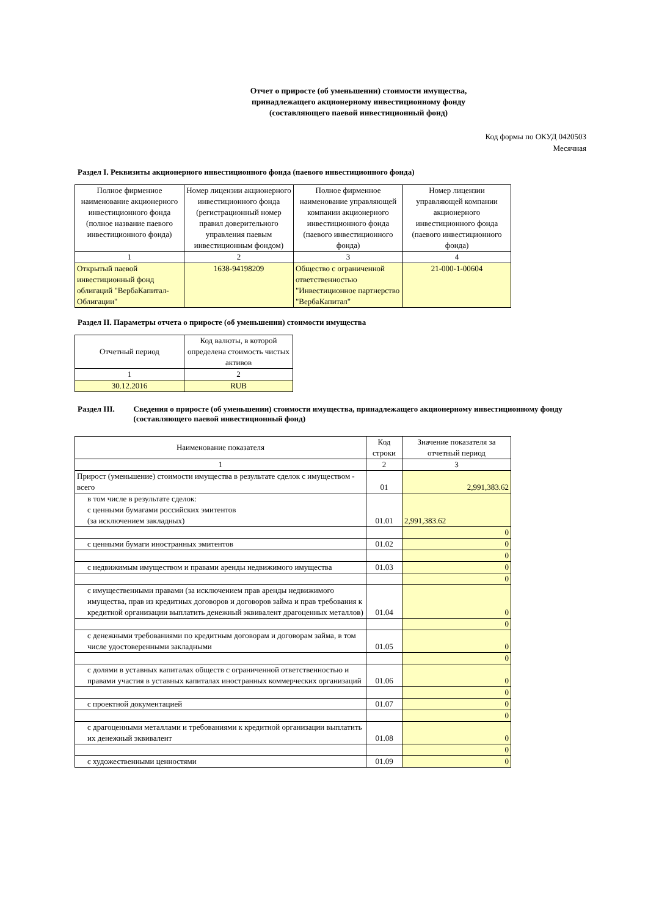Отчет о приросте (об уменьшении) стоимости имущества,
принадлежащего акционерному инвестиционному фонду
(составляющего паевой инвестиционный фонд)
Код формы по ОКУД 0420503
Месячная
Раздел I. Реквизиты акционерного инвестиционного фонда (паевого инвестиционного фонда)
| Полное фирменное наименование акционерного инвестиционного фонда (полное название паевого инвестиционного фонда) | Номер лицензии акционерного инвестиционного фонда (регистрационный номер правил доверительного управления паевым инвестиционным фондом) | Полное фирменное наименование управляющей компании акционерного инвестиционного фонда (паевого инвестиционного фонда) | Номер лицензии управляющей компании акционерного инвестиционного фонда (паевого инвестиционного фонда) |
| --- | --- | --- | --- |
| 1 | 2 | 3 | 4 |
| Открытый паевой инвестиционный фонд облигаций "ВербаКапитал-Облигации" | 1638-94198209 | Общество с ограниченной ответственностью "Инвестиционное партнерство "ВербаКапитал" | 21-000-1-00604 |
Раздел II. Параметры отчета о приросте (об уменьшении) стоимости имущества
| Отчетный период | Код валюты, в которой определена стоимость чистых активов |
| 1 | 2 |
| 30.12.2016 | RUB |
Раздел III. Сведения о приросте (об уменьшении) стоимости имущества, принадлежащего акционерному инвестиционному фонду (составляющего паевой инвестиционный фонд)
| Наименование показателя | Код строки | Значение показателя за отчетный период |
| 1 | 2 | 3 |
| Прирост (уменьшение) стоимости имущества в результате сделок с имуществом - всего | 01 | 2,991,383.62 |
| в том числе в результате сделок: с ценными бумагами российских эмитентов (за исключением закладных) | 01.01 | 2,991,383.62 |
| | | 0 |
| с ценными бумаги иностранных эмитентов | 01.02 | 0 |
| | | 0 |
| с недвижимым имуществом и правами аренды недвижимого имущества | 01.03 | 0 |
| | | 0 |
| с имущественными правами (за исключением прав аренды недвижимого имущества, прав из кредитных договоров и договоров займа и прав требования к кредитной организации выплатить денежный эквивалент драгоценных металлов) | 01.04 | 0 |
| | | 0 |
| с денежными требованиями по кредитным договорам и договорам займа, в том числе удостоверенными закладными | 01.05 | 0 |
| | | 0 |
| с долями в уставных капиталах обществ с ограниченной ответственностью и правами участия в уставных капиталах иностранных коммерческих организаций | 01.06 | 0 |
| | | 0 |
| с проектной документацией | 01.07 | 0 |
| | | 0 |
| с драгоценными металлами и требованиями к кредитной организации выплатить их денежный эквивалент | 01.08 | 0 |
| | | 0 |
| с художественными ценностями | 01.09 | 0 |